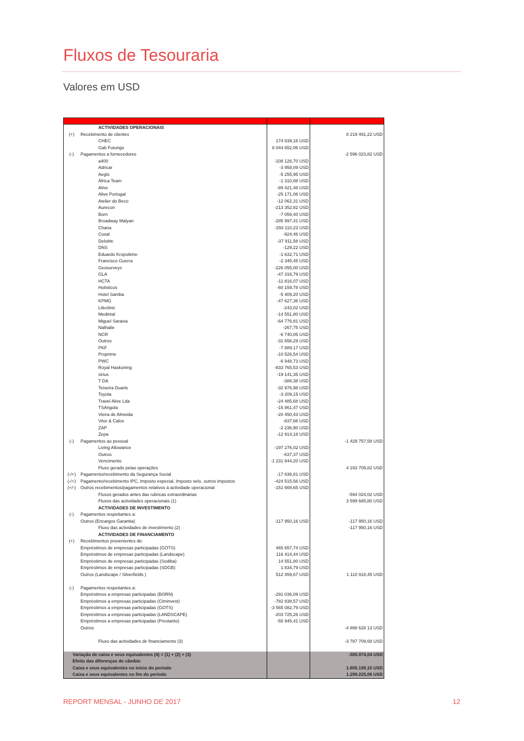Fluxos de Tesouraria
Valores em USD
| | ACTIVIDADES OPERACIONAIS | | |
| (+) | Recebimento de clientes | | 8 219 491,22 USD |
| | CHEC | 174 839,16 USD | |
| | Gab Futungo | 8 044 652,06 USD | |
| (-) | Pagamentos a fornecedores | | -2 596 023,82 USD |
| | a400 | -108 126,70 USD | |
| | Adricar | -3 958,09 USD | |
| | Aegis | -5 255,95 USD | |
| | África Team | -1 310,88 USD | |
| | Alive | -89 421,48 USD | |
| | Alive Portugal | -25 171,06 USD | |
| | Atelier do Beco | -12 062,31 USD | |
| | Aurecon | -213 352,82 USD | |
| | Born | -7 059,40 USD | |
| | Broadway Malyan | -285 997,41 USD | |
| | Chana | -293 110,23 USD | |
| | Cosal | -924,46 USD | |
| | Deloitte | -37 911,58 USD | |
| | DNS | -129,22 USD | |
| | Eduardo Kropotkine | -1 632,71 USD | |
| | Francisco Guerra | -2 345,45 USD | |
| | Geosurveys | -226 055,00 USD | |
| | GLA | -47 316,79 USD | |
| | HCTA | -11 816,07 USD | |
| | Holisticos | -60 159,78 USD | |
| | Hotel Samba | -5 409,20 USD | |
| | KPMG | -47 627,36 USD | |
| | Lifeclinic | -243,02 USD | |
| | Medintal | -14 551,80 USD | |
| | Miguel Saraiva | -64 776,81 USD | |
| | Nathalie | -267,75 USD | |
| | NCR | -6 740,05 USD | |
| | Outros | -31 658,29 USD | |
| | PKF | -7 889,17 USD | |
| | Proprime | -10 526,54 USD | |
| | PWC | -6 948,73 USD | |
| | Royal Haskoning | -833 765,53 USD | |
| | sirius | -19 141,35 USD | |
| | T DA | -388,38 USD | |
| | Teixeira Duarte | -32 976,98 USD | |
| | Toyota | -3 209,15 USD | |
| | Travel Alive Lda | -24 485,68 USD | |
| | TSAngola | -15 861,47 USD | |
| | Vieira de Almeida | -20 450,43 USD | |
| | Vitor & Calos | -837,66 USD | |
| | ZAP | -2 236,90 USD | |
| | Zepa | -12 914,18 USD | |
| (-) | Pagamentos ao pessoal | | -1 429 757,58 USD |
| | Living Allowance | -197 276,02 USD | |
| | Outros | -637,37 USD | |
| | Vencimento | -1 231 844,20 USD | |
| | Fluxo gerado pelas operações | | 4 193 709,82 USD |
| (-/+) | Pagamento/recebimento da Segurança Social | -17 838,81 USD | |
| (-/+) | Pagamento/recebimento IPC, Imposto especial, Imposto selo, outros impostos | -424 515,56 USD | |
| (+/-) | Outros recebimentos/pagamentos relativos à actividade operacional | -151 669,65 USD | |
| | Fluxos gerados antes das rubricas extraordinárias | | -594 024,02 USD |
| | Fluxos das actividades operacionais (1) | | 3 599 685,80 USD |
| | ACTIVIDADES DE INVESTIMENTO | | |
| (-) | Pagamentos respeitantes a: | | |
| | Outros (Encargos Garantia) | -117 950,16 USD | -117 950,16 USD |
| | Fluxo das actividades de investimento (2) | | -117 950,16 USD |
| | ACTIVIDADES DE FINANCIAMENTO | | |
| (+) | Recebimentos provenientes de: | | |
| | Empréstimos de empresas participadas (GOTS) | 465 657,74 USD | |
| | Empréstimos de empresas participadas (Landscape) | 116 414,44 USD | |
| | Empréstimos de empresas participadas (Sodiba) | 14 551,80 USD | |
| | Empréstimos de empresas participadas (SDGB) | 1 834,79 USD | |
| | Outros (Landscape / Silverfields ) | 512 459,67 USD | 1 110 918,45 USD |
| (-) | Pagamentos respeitantes a: | | |
| | Empréstimos a empresas participadas (BORN) | -291 036,09 USD | |
| | Empréstimos a empresas participadas (Ciminvest) | -782 838,57 USD | |
| | Empréstimos a empresas participadas (GOTS) | -3 565 082,79 USD | |
| | Empréstimos a empresas participadas (LANDSCAPE) | -203 725,26 USD | |
| | Empréstimos a empresas participadas (Prestanto) | -55 945,41 USD | |
| | Outros | | -4 898 628 13 USD |
| | Fluxo das actividades de financiamento (3) | | -3 787 709,68 USD |
| Variação de caixa e seus equivalentes (4) = (1) + (2) + (3) | | | -305.974,04 USD |
| Efeito das diferenças de câmbio | | | |
| Caixa e seus equivalentes no início do período | | | 1.605.199,10 USD |
| Caixa e seus equivalentes no fim do período | | | 1.299.225,06 USD |
REPORT MENSAL - JUNHO DE 2017 12